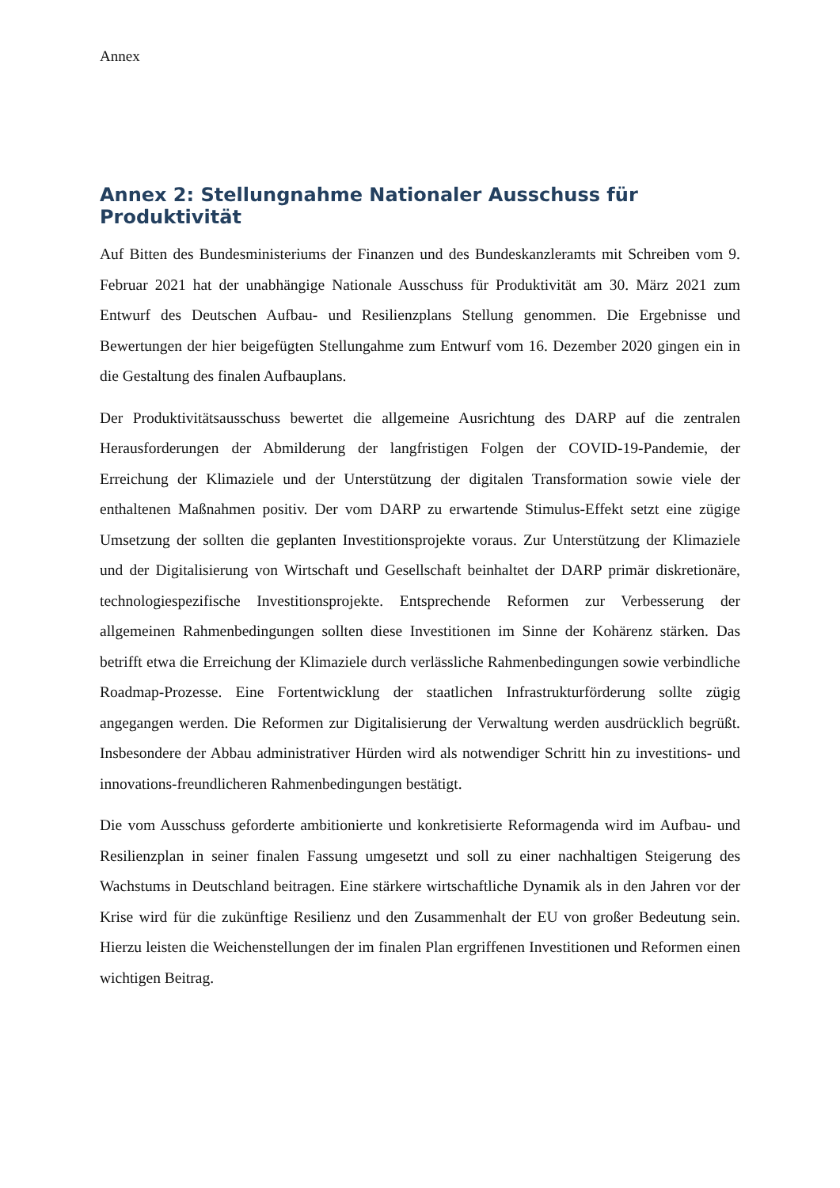Annex
Annex 2: Stellungnahme Nationaler Ausschuss für Produktivität
Auf Bitten des Bundesministeriums der Finanzen und des Bundeskanzleramts mit Schreiben vom 9. Februar 2021 hat der unabhängige Nationale Ausschuss für Produktivität am 30. März 2021 zum Entwurf des Deutschen Aufbau- und Resilienzplans Stellung genommen. Die Ergebnisse und Bewertungen der hier beigefügten Stellungahme zum Entwurf vom 16. Dezember 2020 gingen ein in die Gestaltung des finalen Aufbauplans.
Der Produktivitätsausschuss bewertet die allgemeine Ausrichtung des DARP auf die zentralen Herausforderungen der Abmilderung der langfristigen Folgen der COVID-19-Pandemie, der Erreichung der Klimaziele und der Unterstützung der digitalen Transformation sowie viele der enthaltenen Maßnahmen positiv. Der vom DARP zu erwartende Stimulus-Effekt setzt eine zügige Umsetzung der sollten die geplanten Investitionsprojekte voraus. Zur Unterstützung der Klimaziele und der Digitalisierung von Wirtschaft und Gesellschaft beinhaltet der DARP primär diskretionäre, technologiespezifische Investitionsprojekte. Entsprechende Reformen zur Verbesserung der allgemeinen Rahmenbedingungen sollten diese Investitionen im Sinne der Kohärenz stärken. Das betrifft etwa die Erreichung der Klimaziele durch verlässliche Rahmenbedingungen sowie verbindliche Roadmap-Prozesse. Eine Fortentwicklung der staatlichen Infrastrukturförderung sollte zügig angegangen werden. Die Reformen zur Digitalisierung der Verwaltung werden ausdrücklich begrüßt. Insbesondere der Abbau administrativer Hürden wird als notwendiger Schritt hin zu investitions- und innovations-freundlicheren Rahmenbedingungen bestätigt.
Die vom Ausschuss geforderte ambitionierte und konkretisierte Reformagenda wird im Aufbau- und Resilienzplan in seiner finalen Fassung umgesetzt und soll zu einer nachhaltigen Steigerung des Wachstums in Deutschland beitragen. Eine stärkere wirtschaftliche Dynamik als in den Jahren vor der Krise wird für die zukünftige Resilienz und den Zusammenhalt der EU von großer Bedeutung sein. Hierzu leisten die Weichenstellungen der im finalen Plan ergriffenen Investitionen und Reformen einen wichtigen Beitrag.